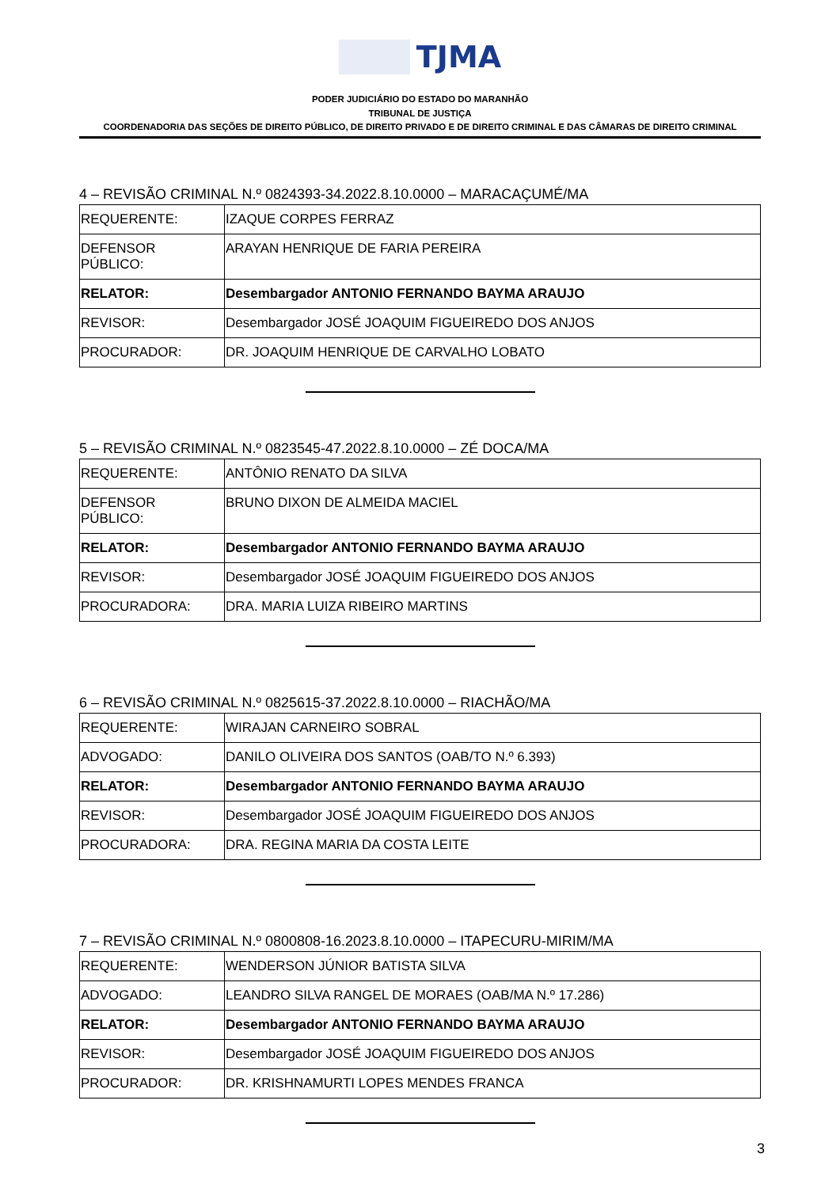TJMA
PODER JUDICIÁRIO DO ESTADO DO MARANHÃO
TRIBUNAL DE JUSTIÇA
COORDENADORIA DAS SEÇÕES DE DIREITO PÚBLICO, DE DIREITO PRIVADO E DE DIREITO CRIMINAL E DAS CÂMARAS DE DIREITO CRIMINAL
4 – REVISÃO CRIMINAL N.º 0824393-34.2022.8.10.0000 – MARACAÇUMÉ/MA
| REQUERENTE: | IZAQUE CORPES FERRAZ |
| DEFENSOR PÚBLICO: | ARAYAN HENRIQUE DE FARIA PEREIRA |
| RELATOR: | Desembargador ANTONIO FERNANDO BAYMA ARAUJO |
| REVISOR: | Desembargador JOSÉ JOAQUIM FIGUEIREDO DOS ANJOS |
| PROCURADOR: | DR. JOAQUIM HENRIQUE DE CARVALHO LOBATO |
5 – REVISÃO CRIMINAL N.º 0823545-47.2022.8.10.0000 – ZÉ DOCA/MA
| REQUERENTE: | ANTÔNIO RENATO DA SILVA |
| DEFENSOR PÚBLICO: | BRUNO DIXON DE ALMEIDA MACIEL |
| RELATOR: | Desembargador ANTONIO FERNANDO BAYMA ARAUJO |
| REVISOR: | Desembargador JOSÉ JOAQUIM FIGUEIREDO DOS ANJOS |
| PROCURADORA: | DRA. MARIA LUIZA RIBEIRO MARTINS |
6 – REVISÃO CRIMINAL N.º 0825615-37.2022.8.10.0000 – RIACHÃO/MA
| REQUERENTE: | WIRAJAN CARNEIRO SOBRAL |
| ADVOGADO: | DANILO OLIVEIRA DOS SANTOS (OAB/TO N.º 6.393) |
| RELATOR: | Desembargador ANTONIO FERNANDO BAYMA ARAUJO |
| REVISOR: | Desembargador JOSÉ JOAQUIM FIGUEIREDO DOS ANJOS |
| PROCURADORA: | DRA. REGINA MARIA DA COSTA LEITE |
7 – REVISÃO CRIMINAL N.º 0800808-16.2023.8.10.0000 – ITAPECURU-MIRIM/MA
| REQUERENTE: | WENDERSON JÚNIOR BATISTA SILVA |
| ADVOGADO: | LEANDRO SILVA RANGEL DE MORAES (OAB/MA N.º 17.286) |
| RELATOR: | Desembargador ANTONIO FERNANDO BAYMA ARAUJO |
| REVISOR: | Desembargador JOSÉ JOAQUIM FIGUEIREDO DOS ANJOS |
| PROCURADOR: | DR. KRISHNAMURTI LOPES MENDES FRANCA |
3